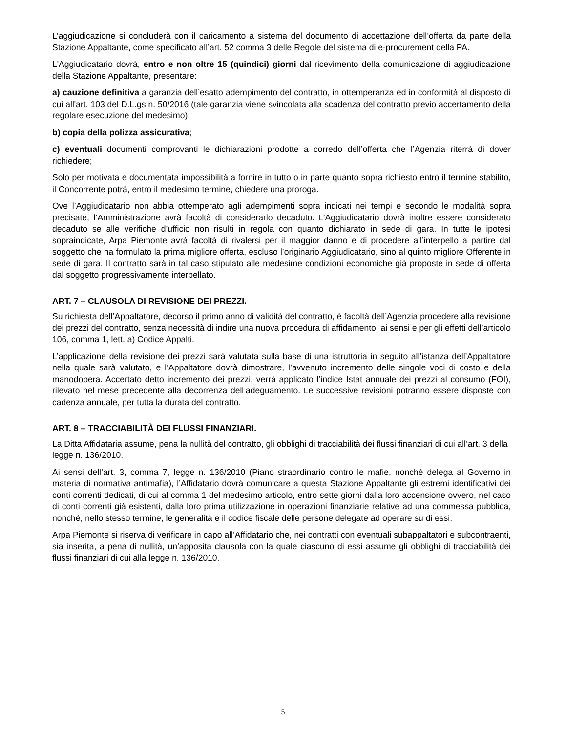L’aggiudicazione si concluderà con il caricamento a sistema del documento di accettazione dell’offerta da parte della Stazione Appaltante, come specificato all’art. 52 comma 3 delle Regole del sistema di e-procurement della PA.
L'Aggiudicatario dovrà, entro e non oltre 15 (quindici) giorni dal ricevimento della comunicazione di aggiudicazione della Stazione Appaltante, presentare:
a) cauzione definitiva a garanzia dell’esatto adempimento del contratto, in ottemperanza ed in conformità al disposto di cui all'art. 103 del D.L.gs n. 50/2016 (tale garanzia viene svincolata alla scadenza del contratto previo accertamento della regolare esecuzione del medesimo);
b) copia della polizza assicurativa;
c) eventuali documenti comprovanti le dichiarazioni prodotte a corredo dell’offerta che l’Agenzia riterrà di dover richiedere;
Solo per motivata e documentata impossibilità a fornire in tutto o in parte quanto sopra richiesto entro il termine stabilito, il Concorrente potrà, entro il medesimo termine, chiedere una proroga.
Ove l’Aggiudicatario non abbia ottemperato agli adempimenti sopra indicati nei tempi e secondo le modalità sopra precisate, l’Amministrazione avrà facoltà di considerarlo decaduto. L’Aggiudicatario dovrà inoltre essere considerato decaduto se alle verifiche d’ufficio non risulti in regola con quanto dichiarato in sede di gara. In tutte le ipotesi sopraindicate, Arpa Piemonte avrà facoltà di rivalersi per il maggior danno e di procedere all’interpello a partire dal soggetto che ha formulato la prima migliore offerta, escluso l’originario Aggiudicatario, sino al quinto migliore Offerente in sede di gara. Il contratto sarà in tal caso stipulato alle medesime condizioni economiche già proposte in sede di offerta dal soggetto progressivamente interpellato.
ART. 7 – CLAUSOLA DI REVISIONE DEI PREZZI.
Su richiesta dell’Appaltatore, decorso il primo anno di validità del contratto, è facoltà dell’Agenzia procedere alla revisione dei prezzi del contratto, senza necessità di indire una nuova procedura di affidamento, ai sensi e per gli effetti dell’articolo 106, comma 1, lett. a) Codice Appalti.
L’applicazione della revisione dei prezzi sarà valutata sulla base di una istruttoria in seguito all’istanza dell’Appaltatore nella quale sarà valutato, e l’Appaltatore dovrà dimostrare, l’avvenuto incremento delle singole voci di costo e della manodopera. Accertato detto incremento dei prezzi, verrà applicato l’indice Istat annuale dei prezzi al consumo (FOI), rilevato nel mese precedente alla decorrenza dell’adeguamento. Le successive revisioni potranno essere disposte con cadenza annuale, per tutta la durata del contratto.
ART. 8 – TRACCIABILITÀ DEI FLUSSI FINANZIARI.
La Ditta Affidataria assume, pena la nullità del contratto, gli obblighi di tracciabilità dei flussi finanziari di cui all’art. 3 della legge n. 136/2010.
Ai sensi dell’art. 3, comma 7, legge n. 136/2010 (Piano straordinario contro le mafie, nonché delega al Governo in materia di normativa antimafia), l’Affidatario dovrà comunicare a questa Stazione Appaltante gli estremi identificativi dei conti correnti dedicati, di cui al comma 1 del medesimo articolo, entro sette giorni dalla loro accensione ovvero, nel caso di conti correnti già esistenti, dalla loro prima utilizzazione in operazioni finanziarie relative ad una commessa pubblica, nonché, nello stesso termine, le generalità e il codice fiscale delle persone delegate ad operare su di essi.
Arpa Piemonte si riserva di verificare in capo all’Affidatario che, nei contratti con eventuali subappaltatori e subcontraenti, sia inserita, a pena di nullità, un’apposita clausola con la quale ciascuno di essi assume gli obblighi di tracciabilità dei flussi finanziari di cui alla legge n. 136/2010.
5